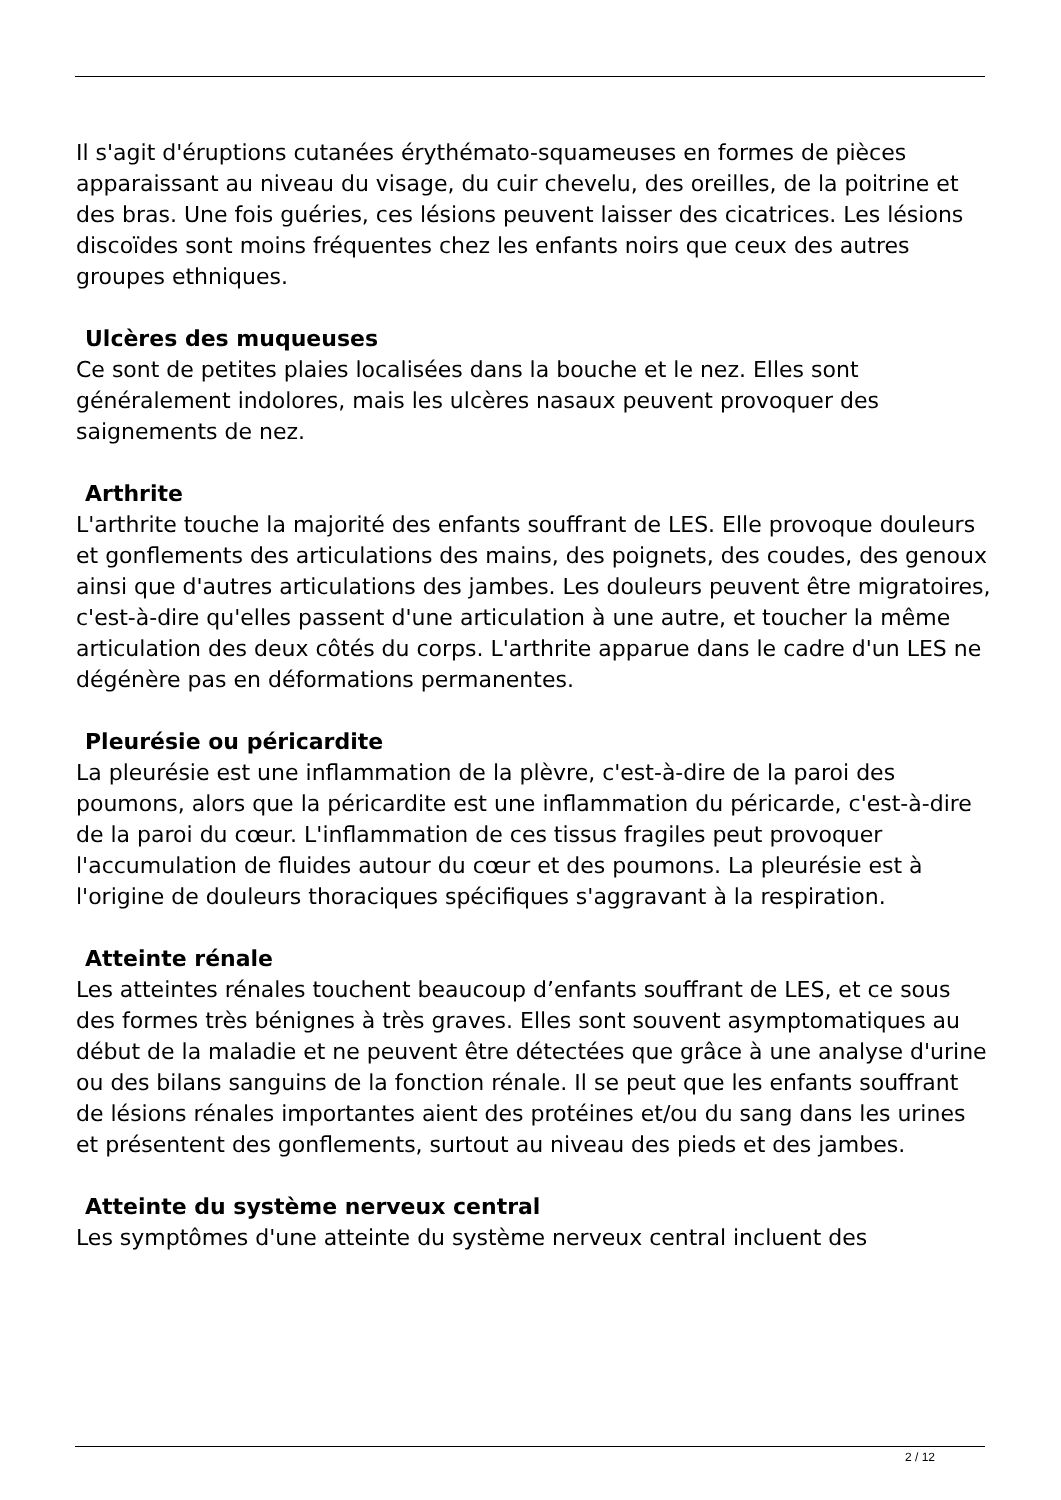Il s'agit d'éruptions cutanées érythémato-squameuses en formes de pièces apparaissant au niveau du visage, du cuir chevelu, des oreilles, de la poitrine et des bras. Une fois guéries, ces lésions peuvent laisser des cicatrices. Les lésions discoïdes sont moins fréquentes chez les enfants noirs que ceux des autres groupes ethniques.
Ulcères des muqueuses
Ce sont de petites plaies localisées dans la bouche et le nez. Elles sont généralement indolores, mais les ulcères nasaux peuvent provoquer des saignements de nez.
Arthrite
L'arthrite touche la majorité des enfants souffrant de LES. Elle provoque douleurs et gonflements des articulations des mains, des poignets, des coudes, des genoux ainsi que d'autres articulations des jambes. Les douleurs peuvent être migratoires, c'est-à-dire qu'elles passent d'une articulation à une autre, et toucher la même articulation des deux côtés du corps. L'arthrite apparue dans le cadre d'un LES ne dégénère pas en déformations permanentes.
Pleurésie ou péricardite
La pleurésie est une inflammation de la plèvre, c'est-à-dire de la paroi des poumons, alors que la péricardite est une inflammation du péricarde, c'est-à-dire de la paroi du cœur. L'inflammation de ces tissus fragiles peut provoquer l'accumulation de fluides autour du cœur et des poumons. La pleurésie est à l'origine de douleurs thoraciques spécifiques s'aggravant à la respiration.
Atteinte rénale
Les atteintes rénales touchent beaucoup d’enfants souffrant de LES, et ce sous des formes très bénignes à très graves. Elles sont souvent asymptomatiques au début de la maladie et ne peuvent être détectées que grâce à une analyse d'urine ou des bilans sanguins de la fonction rénale. Il se peut que les enfants souffrant de lésions rénales importantes aient des protéines et/ou du sang dans les urines et présentent des gonflements, surtout au niveau des pieds et des jambes.
Atteinte du système nerveux central
Les symptômes d'une atteinte du système nerveux central incluent des
2 / 12